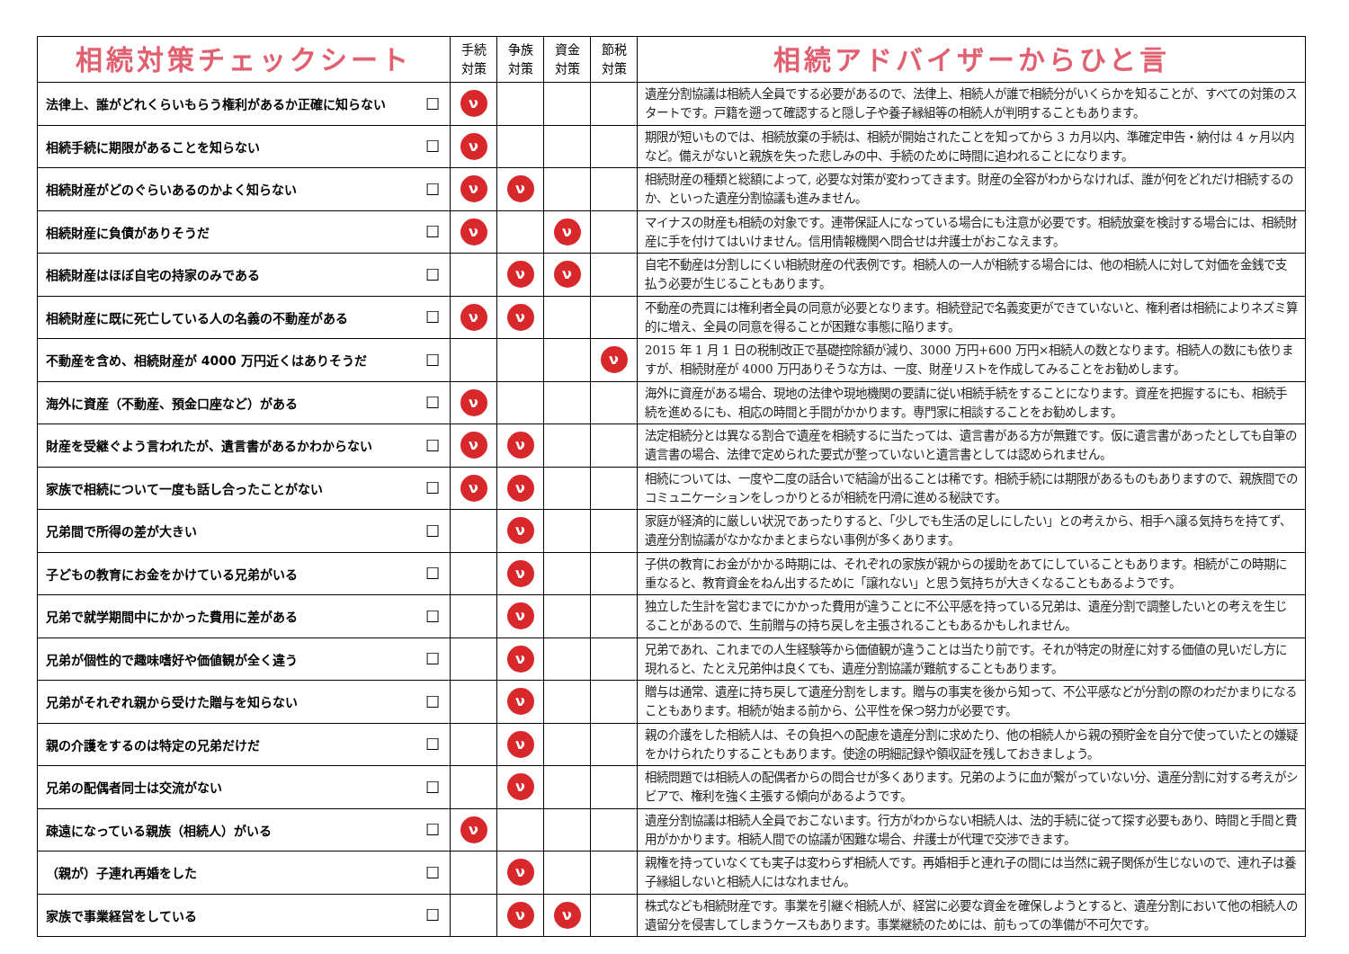| 相続対策チェックシート | | 手続 対策 | 争族 対策 | 資金 対策 | 節税 対策 | 相続アドバイザーからひと言 |
| --- | --- | --- | --- | --- | --- | --- |
| 法律上、誰がどれくらいもらう権利があるか正確に知らない | ☐ | ν | | | | 遺産分割協議は相続人全員でする必要があるので、法律上、相続人が誰で相続分がいくらかを知ることが、すべての対策のスタートです。戸籍を遡って確認すると隠し子や養子縁組等の相続人が判明することもあります。 |
| 相続手続に期限があることを知らない | ☐ | ν | | | | 期限が短いものでは、相続放棄の手続は、相続が開始されたことを知ってから 3 カ月以内、準確定申告・納付は 4 ヶ月以内など。備えがないと親族を失った悲しみの中、手続のために時間に追われることになります。 |
| 相続財産がどのぐらいあるのかよく知らない | ☐ | ν | ν | | | 相続財産の種類と総額によって, 必要な対策が変わってきます。財産の全容がわからなければ、誰が何をどれだけ相続するのか、といった遺産分割協議も進みません。 |
| 相続財産に負債がありそうだ | ☐ | ν | | ν | | マイナスの財産も相続の対象です。連帯保証人になっている場合にも注意が必要です。相続放棄を検討する場合には、相続財産に手を付けてはいけません。信用情報機関へ問合せは弁護士がおこなえます。 |
| 相続財産はほぼ自宅の持家のみである | ☐ | | ν | ν | | 自宅不動産は分割しにくい相続財産の代表例です。相続人の一人が相続する場合には、他の相続人に対して対価を金銭で支払う必要が生じることもあります。 |
| 相続財産に既に死亡している人の名義の不動産がある | ☐ | ν | ν | | | 不動産の売買には権利者全員の同意が必要となります。相続登記で名義変更ができていないと、権利者は相続によりネズミ算的に増え、全員の同意を得ることが困難な事態に陥ります。 |
| 不動産を含め、相続財産が 4000 万円近くはありそうだ | ☐ | | | | ν | 2015 年 1 月 1 日の税制改正で基礎控除額が減り、3000 万円+600 万円×相続人の数となります。相続人の数にも依りますが、相続財産が 4000 万円ありそうな方は、一度、財産リストを作成してみることをお勧めします。 |
| 海外に資産（不動産、預金口座など）がある | ☐ | ν | | | | 海外に資産がある場合、現地の法律や現地機関の要請に従い相続手続をすることになります。資産を把握するにも、相続手続を進めるにも、相応の時間と手間がかかります。専門家に相談することをお勧めします。 |
| 財産を受継ぐよう言われたが、遺言書があるかわからない | ☐ | ν | ν | | | 法定相続分とは異なる割合で遺産を相続するに当たっては、遺言書がある方が無難です。仮に遺言書があったとしても自筆の遺言書の場合、法律で定められた要式が整っていないと遺言書としては認められません。 |
| 家族で相続について一度も話し合ったことがない | ☐ | ν | ν | | | 相続については、一度や二度の話合いで結論が出ることは稀です。相続手続には期限があるものもありますので、親族間でのコミュニケーションをしっかりとるが相続を円滑に進める秘訣です。 |
| 兄弟間で所得の差が大きい | ☐ | | ν | | | 家庭が経済的に厳しい状況であったりすると、「少しでも生活の足しにしたい」との考えから、相手へ譲る気持ちを持てず、遺産分割協議がなかなかまとまらない事例が多くあります。 |
| 子どもの教育にお金をかけている兄弟がいる | ☐ | | ν | | | 子供の教育にお金がかかる時期には、それぞれの家族が親からの援助をあてにしていることもあります。相続がこの時期に重なると、教育資金をねん出するために「譲れない」と思う気持ちが大きくなることもあるようです。 |
| 兄弟で就学期間中にかかった費用に差がある | ☐ | | ν | | | 独立した生計を営むまでにかかった費用が違うことに不公平感を持っている兄弟は、遺産分割で調整したいとの考えを生じることがあるので、生前贈与の持ち戻しを主張されることもあるかもしれません。 |
| 兄弟が個性的で趣味嗜好や価値観が全く違う | ☐ | | ν | | | 兄弟であれ、これまでの人生経験等から価値観が違うことは当たり前です。それが特定の財産に対する価値の見いだし方に現れると、たとえ兄弟仲は良くても、遺産分割協議が難航することもあります。 |
| 兄弟がそれぞれ親から受けた贈与を知らない | ☐ | | ν | | | 贈与は通常、遺産に持ち戻して遺産分割をします。贈与の事実を後から知って、不公平感などが分割の際のわだかまりになることもあります。相続が始まる前から、公平性を保つ努力が必要です。 |
| 親の介護をするのは特定の兄弟だけだ | ☐ | | ν | | | 親の介護をした相続人は、その負担への配慮を遺産分割に求めたり、他の相続人から親の預貯金を自分で使っていたとの嫌疑をかけられたりすることもあります。使途の明細記録や領収証を残しておきましょう。 |
| 兄弟の配偶者同士は交流がない | ☐ | | ν | | | 相続問題では相続人の配偶者からの問合せが多くあります。兄弟のように血が繋がっていない分、遺産分割に対する考えがシビアで、権利を強く主張する傾向があるようです。 |
| 疎遠になっている親族（相続人）がいる | ☐ | ν | | | | 遺産分割協議は相続人全員でおこないます。行方がわからない相続人は、法的手続に従って探す必要もあり、時間と手間と費用がかかります。相続人間での協議が困難な場合、弁護士が代理で交渉できます。 |
| （親が）子連れ再婚をした | ☐ | | ν | | | 親権を持っていなくても実子は変わらず相続人です。再婚相手と連れ子の間には当然に親子関係が生じないので、連れ子は養子縁組しないと相続人にはなれません。 |
| 家族で事業経営をしている | ☐ | | ν | ν | | 株式なども相続財産です。事業を引継ぐ相続人が、経営に必要な資金を確保しようとすると、遺産分割において他の相続人の遺留分を侵害してしまうケースもあります。事業継続のためには、前もっての準備が不可欠です。 |